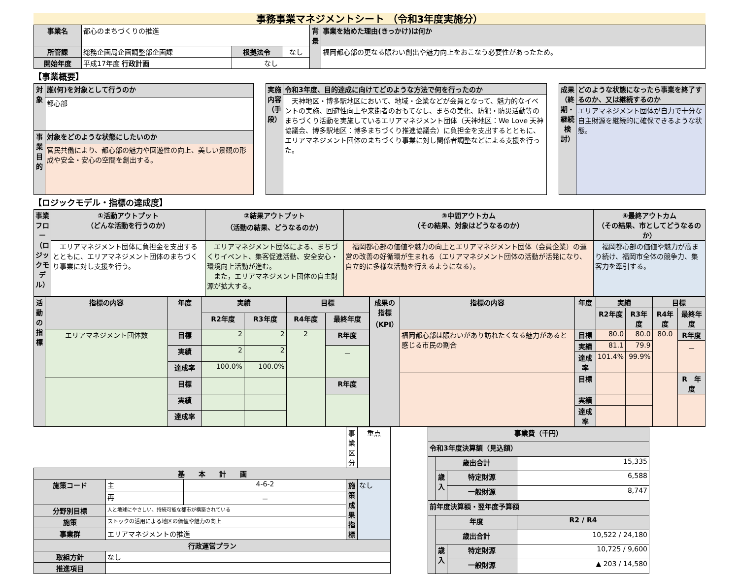事務事業マネジメントシート （令和3年度実施分）
| 事業名 | 都心のまちづくりの推進 | | | 背景 | 事業を始めた理由(きっかけ)は何か |
| 所管課 | 総務企画局企画調整部企画課 | 根拠法令 | なし | | 福岡都心部の更なる賑わい創出や魅力向上をおこなう必要性があったため。 |
| 開始年度 | 平成17年度 行政計画 | なし | | | |
【事業概要】
| 対象 | 誰(何)を対象として行うのか |
| | 都心部 |
| 事業目的 | 対象をどのような状態にしたいのか |
| | 官民共働により、都心部の魅力や回遊性の向上、美しい景観の形成や安全・安心の空間を創出する。 |
| 実施内容（手段） | 令和3年度、目的達成に向けてどのような方法で何を行ったのか |
| | 天神地区・博多駅地区において、地域・企業などが会員となって、魅力的なイベントの実施、回遊性向上や来街者のおもてなし、まちの美化、防犯・防災活動等のまちづくり活動を実施しているエリアマネジメント団体（天神地区：We Love 天神協議会、博多駅地区：博多まちづくり推進協議会）に負担金を支出するとともに、エリアマネジメント団体のまちづくり事業に対し関係者調整などによる支援を行った。 |
| 成果（終期・継続検討） | どのような状態になったら事業を終了するのか、又は継続するのか |
| | エリアマネジメント団体が自力で十分な自主財源を継続的に確保できるような状態。 |
【ロジックモデル・指標の達成度】
| 事業フロー（ロジックモデル） | ①活動アウトプット （どんな活動を行うのか） | ②結果アウトプット （活動の結果、どうなるのか） | ③中間アウトカム （その結果、対象はどうなるのか） | ④最終アウトカム （その結果、市としてどうなるのか） |
| | エリアマネジメント団体に負担金を支出するとともに、エリアマネジメント団体のまちづくり事業に対し支援を行う。 | エリアマネジメント団体による、まちづくりイベント、集客促進活動、安全安心・環境向上活動が進む。 また，エリアマネジメント団体の自主財源が拡大する。 | 福岡都心部の価値や魅力の向上とエリアマネジメント団体（会員企業）の運営の改善の好循環が生まれる（エリアマネジメント団体の活動が活発になり、自立的に多様な活動を行えるようになる）。 | 福岡都心部の価値や魅力が高まり続け、福岡市全体の競争力、集客力を牽引する。 |
| 活動の指標 | 指標の内容 | 年度 | 実績 | | 目標 | |
| | | | R2年度 | R3年度 | R4年度 | 最終年度 |
| | エリアマネジメント団体数 | 目標 | 2 | 2 | 2 | R年度 |
| | | 実績 | 2 | 2 | | － |
| | | 達成率 | 100.0% | 100.0% | | |
| | | 目標 | | | | R年度 |
| | | 実績 | | | | |
| | | 達成率 | | | | |
| 成果の指標（KPI） | 指標の内容 | 年度 | 実績 | | 目標 | |
| | | | R2年度 | R3年度 | R4年度 | 最終年度 |
| | 福岡都心部は賑わいがあり訪れたくなる魅力があると感じる市民の割合 | 目標 | 80.0 | 80.0 | 80.0 | R年度 |
| | | 実績 | 81.1 | 79.9 | | － |
| | | 達成率 | 101.4% | 99.9% | | |
| | | 目標 | | | | R 年度 |
| | | 実績 | | | | |
| | | 達成率 | | | | |
| | | | 事業区分 | 重点 |
| 基 本 計 画 | | | | |
| 施策コード | 主 | 4-6-2 | 施策成果指標 | なし |
| | 再 | － | | |
| 分野別目標 | 人と地球にやさしい、持続可能な都市が構築されている | | | |
| 施策 | ストックの活用による地区の価値や魅力の向上 | | | |
| 事業群 | エリアマネジメントの推進 | | | |
| 行政運営プラン | | | | |
| 取組方針 | なし | | | |
| 推進項目 | | | | |
| 事業費（千円） | | | |
| --- | --- | --- | --- |
| 令和3年度決算額（見込額） | | | |
| | 歳出合計 | | 15,335 |
| | 歳入 | 特定財源 | 6,588 |
| | | 一般財源 | 8,747 |
| 前年度決算額・翌年度予算額 | | | |
| | 年度 | | R2 / R4 |
| | 歳出合計 | | 10,522 / 24,180 |
| | 歳入 | 特定財源 | 10,725 / 9,600 |
| | | 一般財源 | ▲ 203 / 14,580 |